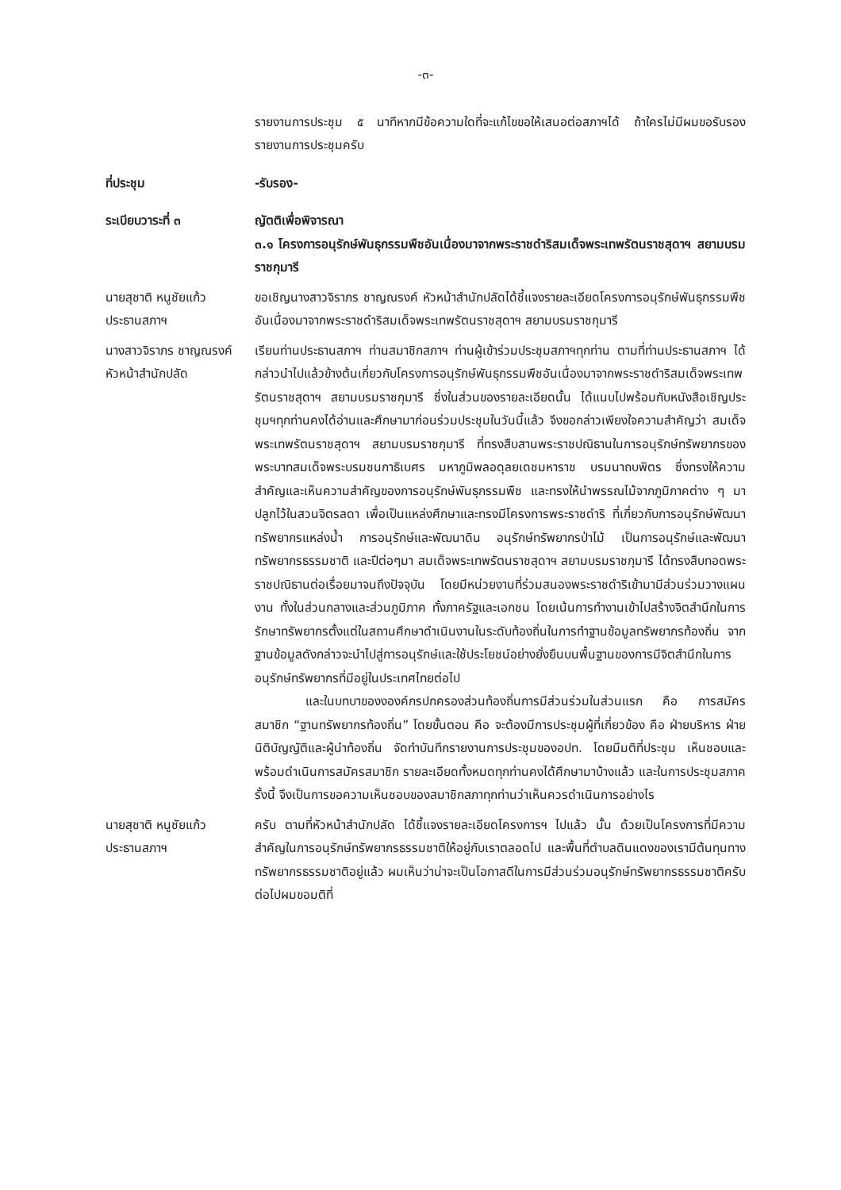-๓-
รายงานการประชุม ๕ นาทีหากมีข้อความใดที่จะแก้ไขขอให้เสนอต่อสภาฯได้ ถ้าใครไม่มีผมขอรับรองรายงานการประชุมครับ
ที่ประชุม -รับรอง-
ระเบียบวาระที่ ๓ ญัตติเพื่อพิจารณา
๓.๑ โครงการอนุรักษ์พันธุกรรมพืชอันเนื่องมาจากพระราชดำริสมเด็จพระเทพรัตนราชสุดาฯ สยามบรมราชกุมารี
นายสุชาติ หนูชัยแก้ว
ประธานสภาฯ
ขอเชิญนางสาวจิราภร ชาญณรงค์ หัวหน้าสำนักปลัดได้ชี้แจงรายละเอียดโครงการอนุรักษ์พันธุกรรมพืชอันเนื่องมาจากพระราชดำริสมเด็จพระเทพรัตนราชสุดาฯ สยามบรมราชกุมารี
นางสาวจิราภร ชาญณรงค์
หัวหน้าสำนักปลัด
เรียนท่านประธานสภาฯ ท่านสมาชิกสภาฯ ท่านผู้เข้าร่วมประชุมสภาฯทุกท่าน ตามที่ท่านประธานสภาฯ ได้กล่าวนำไปแล้วข้างต้นเกี่ยวกับโครงการอนุรักษ์พันธุกรรมพืชอันเนื่องมาจากพระราชดำริสมเด็จพระเทพรัตนราชสุดาฯ สยามบรมราชกุมารี ซึ่งในส่วนของรายละเอียดนั้น ได้แนบไปพร้อมกับหนังสือเชิญประชุมฯทุกท่านคงได้อ่านและศึกษามาก่อนร่วมประชุมในวันนี้แล้ว จึงขอกล่าวเพียงใจความสำคัญว่า สมเด็จพระเทพรัตนราชสุดาฯ สยามบรมราชกุมารี ที่ทรงสืบสานพระราชปณิธานในการอนุรักษ์ทรัพยากรของพระบาทสมเด็จพระบรมชนกาธิเบศร มหาภูมิพลอดุลยเดชมหาราช บรมนาถบพิตร ซึ่งทรงให้ความสำคัญและเห็นความสำคัญของการอนุรักษ์พันธุกรรมพืช และทรงให้นำพรรณไม้จากภูมิภาคต่าง ๆ มาปลูกไว้ในสวนจิตรลดา เพื่อเป็นแหล่งศึกษาและทรงมีโครงการพระราชดำริ ที่เกี่ยวกับการอนุรักษ์พัฒนาทรัพยากรแหล่งน้ำ การอนุรักษ์และพัฒนาดิน อนุรักษ์ทรัพยากรป่าไม้ เป็นการอนุรักษ์และพัฒนาทรัพยากรธรรมชาติ และปีต่อๆมา สมเด็จพระเทพรัตนราชสุดาฯ สยามบรมราชกุมารี ได้ทรงสืบทอดพระราชปณิธานต่อเรื่อยมาจนถึงปัจจุบัน โดยมีหน่วยงานที่ร่วมสนองพระราชดำริเข้ามามีส่วนร่วมวางแผนงาน ทั้งในส่วนกลางและส่วนภูมิภาค ทั้งภาครัฐและเอกชน โดยเน้นการทำงานเข้าไปสร้างจิตสำนึกในการรักษาทรัพยากรตั้งแต่ในสถานศึกษาดำเนินงานในระดับท้องถิ่นในการทำฐานข้อมูลทรัพยากรท้องถิ่น จากฐานข้อมูลดังกล่าวจะนำไปสู่การอนุรักษ์และใช้ประโยชน์อย่างยั่งยืนบนพื้นฐานของการมีจิตสำนึกในการอนุรักษ์ทรัพยากรที่มีอยู่ในประเทศไทยต่อไป
และในบทบาของงองค์กรปกครองส่วนท้องถิ่นการมีส่วนร่วมในส่วนแรก คือ การสมัครสมาชิก “ฐานทรัพยากรท้องถิ่น” โดยขั้นตอน คือ จะต้องมีการประชุมผู้ที่เกี่ยวข้อง คือ ฝ่ายบริหาร ฝ่ายนิติบัญญัติและผู้นำท้องถิ่น จัดทำบันทึกรายงานการประชุมของอปท. โดยมีมติที่ประชุม เห็นชอบและพร้อมดำเนินการสมัครสมาชิก รายละเอียดทั้งหมดทุกท่านคงได้ศึกษามาบ้างแล้ว และในการประชุมสภาครั้งนี้ จึงเป็นการขอความเห็นชอบของสมาชิกสภาทุกท่านว่าเห็นควรดำเนินการอย่างไร
นายสุชาติ หนูชัยแก้ว
ประธานสภาฯ
ครับ ตามที่หัวหน้าสำนักปลัด ได้ชี้แจงรายละเอียดโครงการฯ ไปแล้ว นั้น ด้วยเป็นโครงการที่มีความสำคัญในการอนุรักษ์ทรัพยากรธรรมชาติให้อยู่กับเราตลอดไป และพื้นที่ตำบลดินแดงของเรามีต้นทุนทางทรัพยากรธรรมชาติอยู่แล้ว ผมเห็นว่าน่าจะเป็นโอกาสดีในการมีส่วนร่วมอนุรักษ์ทรัพยากรธรรมชาติครับ ต่อไปผมขอมติที่